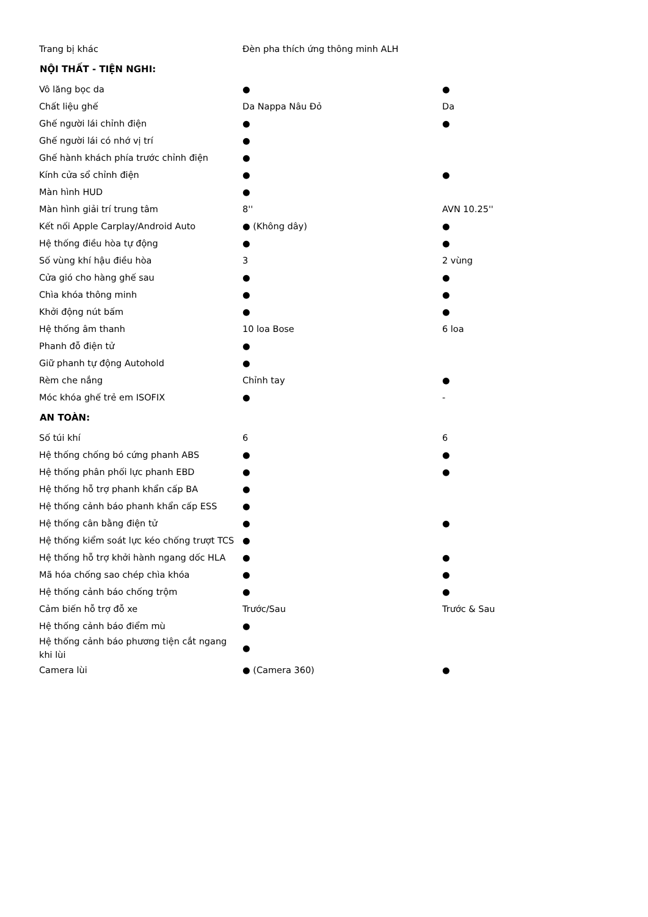| Trang bị khác | Đèn pha thích ứng thông minh ALH | |
| NỘI THẤT - TIỆN NGHI: | | |
| Vô lăng bọc da | ● | ● |
| Chất liệu ghế | Da Nappa Nâu Đỏ | Da |
| Ghế người lái chỉnh điện | ● | ● |
| Ghế người lái có nhớ vị trí | ● | |
| Ghế hành khách phía trước chỉnh điện | ● | |
| Kính cửa sổ chỉnh điện | ● | ● |
| Màn hình HUD | ● | |
| Màn hình giải trí trung tâm | 8'' | AVN 10.25'' |
| Kết nối Apple Carplay/Android Auto | ● (Không dây) | ● |
| Hệ thống điều hòa tự động | ● | ● |
| Số vùng khí hậu điều hòa | 3 | 2 vùng |
| Cửa gió cho hàng ghế sau | ● | ● |
| Chìa khóa thông minh | ● | ● |
| Khởi động nút bấm | ● | ● |
| Hệ thống âm thanh | 10 loa Bose | 6 loa |
| Phanh đỗ điện tử | ● | |
| Giữ phanh tự động Autohold | ● | |
| Rèm che nắng | Chỉnh tay | ● |
| Móc khóa ghế trẻ em ISOFIX | ● | - |
| AN TOÀN: | | |
| Số túi khí | 6 | 6 |
| Hệ thống chống bó cứng phanh ABS | ● | ● |
| Hệ thống phân phối lực phanh EBD | ● | ● |
| Hệ thống hỗ trợ phanh khẩn cấp BA | ● | |
| Hệ thống cảnh báo phanh khẩn cấp ESS | ● | |
| Hệ thống cân bằng điện tử | ● | ● |
| Hệ thống kiểm soát lực kéo chống trượt TCS | ● | |
| Hệ thống hỗ trợ khởi hành ngang dốc HLA | ● | ● |
| Mã hóa chống sao chép chìa khóa | ● | ● |
| Hệ thống cảnh báo chống trộm | ● | ● |
| Cảm biến hỗ trợ đỗ xe | Trước/Sau | Trước & Sau |
| Hệ thống cảnh báo điểm mù | ● | |
| Hệ thống cảnh báo phương tiện cắt ngang khi lùi | ● | |
| Camera lùi | ● (Camera 360) | ● |